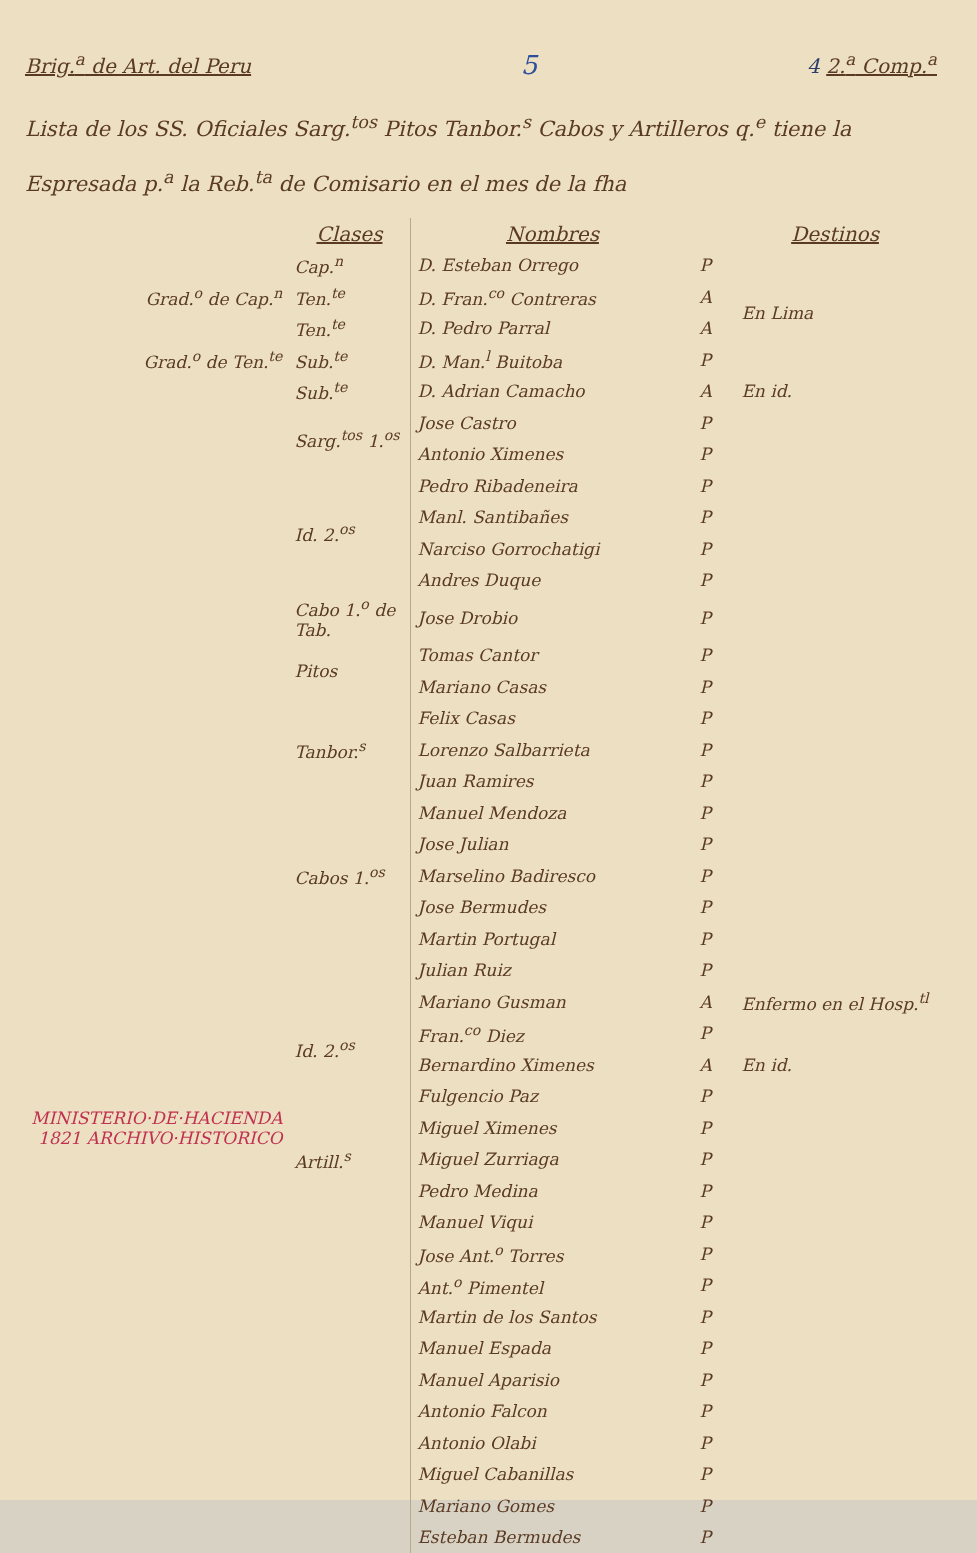Brig.<sup>a</sup> de Art. del Peru 5 4 2.<sup>a</sup> Comp.<sup>a</sup>
Lista de los SS. Oficiales Sarg.<sup>tos</sup> Pitos Tanbor.<sup>s</sup> Cabos y Artilleros q.<sup>e</sup> tiene la Espresada p.<sup>a</sup> la Reb.<sup>ta</sup> de Comisario en el mes de la fha
| | Clases | Nombres | | Destinos |
| --- | --- | --- | --- | --- |
| | Cap.<sup>n</sup> | D. Esteban Orrego | P | |
| Grad.<sup>o</sup> de Cap.<sup>n</sup> | Ten.<sup>te</sup> | D. Fran.<sup>co</sup> Contreras | A | En Lima |
| | Ten.<sup>te</sup> | D. Pedro Parral | A | |
| Grad.<sup>o</sup> de Ten.<sup>te</sup> | Sub.<sup>te</sup> | D. Man.<sup>l</sup> Buitoba | P | |
| | Sub.<sup>te</sup> | D. Adrian Camacho | A | En id. |
| | Sarg.<sup>tos</sup> 1.<sup>os</sup> | Jose Castro | P | |
| | | Antonio Ximenes | P | |
| | Id. 2.<sup>os</sup> | Pedro Ribadeneira | P | |
| | | Manl. Santibañes | P | |
| | | Narciso Gorrochatigi | P | |
| | | Andres Duque | P | |
| | Cabo 1.<sup>o</sup> de Tab. | Jose Drobio | P | |
| | Pitos | Tomas Cantor | P | |
| | | Mariano Casas | P | |
| | Tanbor.<sup>s</sup> | Felix Casas | P | |
| | | Lorenzo Salbarrieta | P | |
| | | Juan Ramires | P | |
| | Cabos 1.<sup>os</sup> | Manuel Mendoza | P | |
| | | Jose Julian | P | |
| | | Marselino Badiresco | P | |
| | | Jose Bermudes | P | |
| | | Martin Portugal | P | |
| | Id. 2.<sup>os</sup> | Julian Ruiz | P | |
| | | Mariano Gusman | A | Enfermo en el Hosp.<sup>tl</sup> |
| | | Fran.<sup>co</sup> Diez | P | |
| | | Bernardino Ximenes | A | En id. |
| MINISTERIO·DE·HACIENDA 1821 ARCHIVO·HISTORICO | | Fulgencio Paz | P | |
| | | Miguel Ximenes | P | |
| | Artill.<sup>s</sup> | Miguel Zurriaga | P | |
| | | Pedro Medina | P | |
| | | Manuel Viqui | P | |
| | | Jose Ant.<sup>o</sup> Torres | P | |
| | | Ant.<sup>o</sup> Pimentel | P | |
| | | Martin de los Santos | P | |
| | | Manuel Espada | P | |
| | | Manuel Aparisio | P | |
| | | Antonio Falcon | P | |
| | | Antonio Olabi | P | |
| | | Miguel Cabanillas | P | |
| | | Mariano Gomes | P | |
| | | Esteban Bermudes | P | |